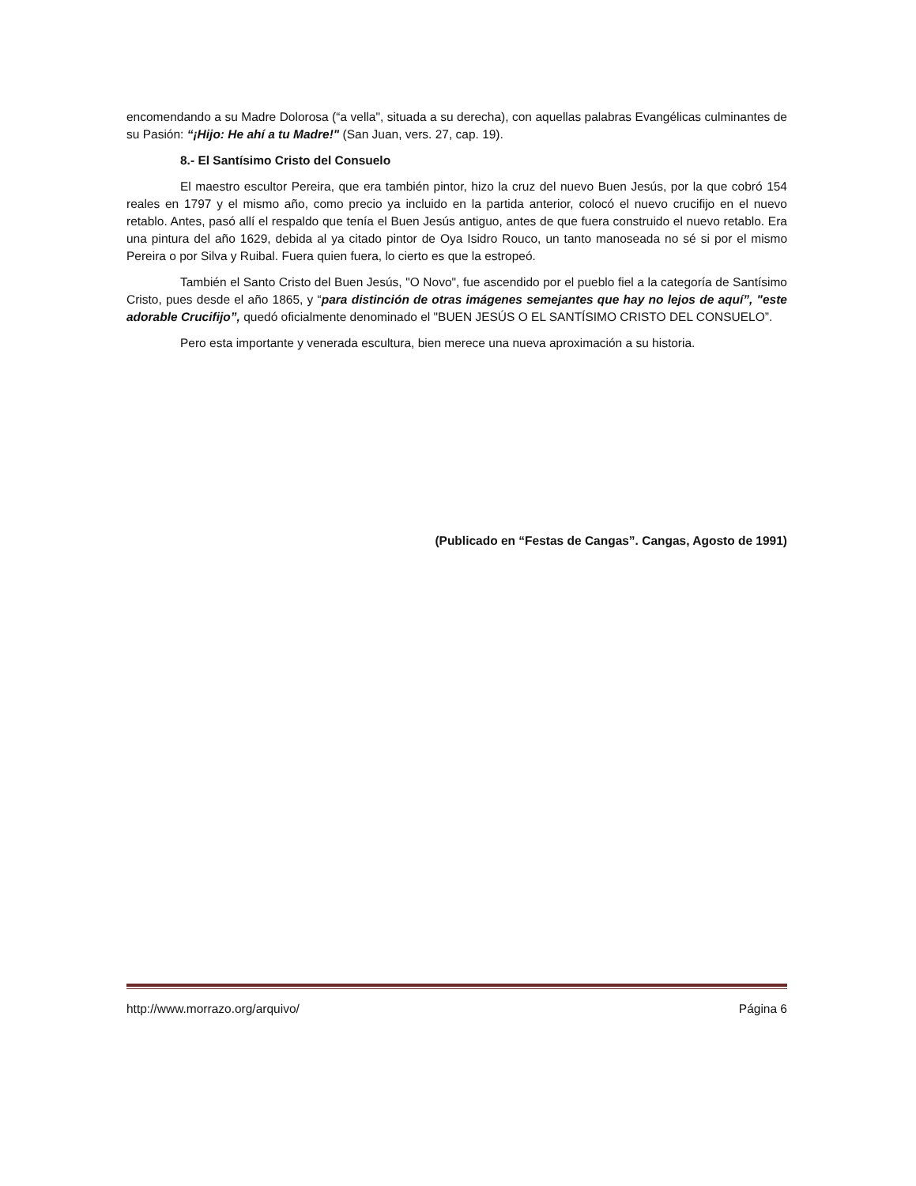encomendando a su Madre Dolorosa (“a vella", situada a su derecha), con aquellas palabras Evangélicas culminantes de su Pasión: “¡Hijo: He ahí a tu Madre!" (San Juan, vers. 27, cap. 19).
8.- El Santísimo Cristo del Consuelo
El maestro escultor Pereira, que era también pintor, hizo la cruz del nuevo Buen Jesús, por la que cobró 154 reales en 1797 y el mismo año, como precio ya incluido en la partida anterior, colocó el nuevo crucifijo en el nuevo retablo. Antes, pasó allí el respaldo que tenía el Buen Jesús antiguo, antes de que fuera construido el nuevo retablo. Era una pintura del año 1629, debida al ya citado pintor de Oya Isidro Rouco, un tanto manoseada no sé si por el mismo Pereira o por Silva y Ruibal. Fuera quien fuera, lo cierto es que la estropeó.
También el Santo Cristo del Buen Jesús, "O Novo", fue ascendido por el pueblo fiel a la categoría de Santísimo Cristo, pues desde el año 1865, y “para distinción de otras imágenes semejantes que hay no lejos de aquí”, "este adorable Crucifijo”, quedó oficialmente denominado el "BUEN JESÚS O EL SANTÍSIMO CRISTO DEL CONSUELO”.
Pero esta importante y venerada escultura, bien merece una nueva aproximación a su historia.
(Publicado en “Festas de Cangas”. Cangas, Agosto de 1991)
http://www.morrazo.org/arquivo/ Página 6